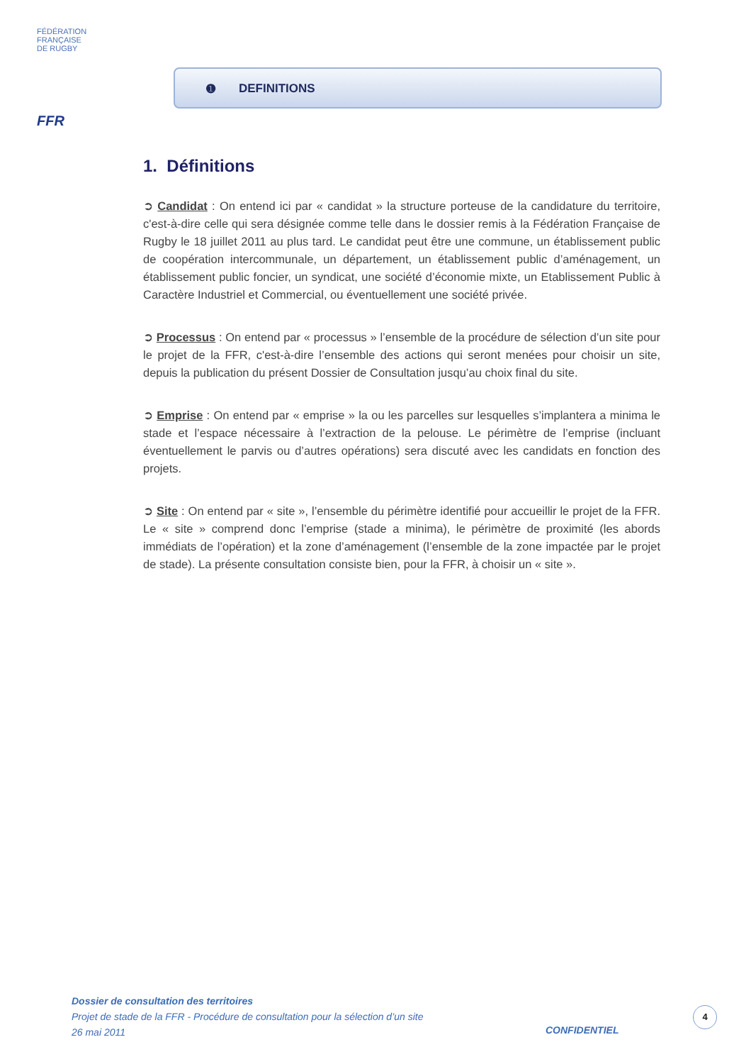FÉDÉRATION
FRANÇAISE
DE RUGBY
FFR
❶ DEFINITIONS
1. Définitions
➲ Candidat : On entend ici par « candidat » la structure porteuse de la candidature du territoire, c'est-à-dire celle qui sera désignée comme telle dans le dossier remis à la Fédération Française de Rugby le 18 juillet 2011 au plus tard. Le candidat peut être une commune, un établissement public de coopération intercommunale, un département, un établissement public d’aménagement, un établissement public foncier, un syndicat, une société d’économie mixte, un Etablissement Public à Caractère Industriel et Commercial, ou éventuellement une société privée.
➲ Processus : On entend par « processus » l’ensemble de la procédure de sélection d’un site pour le projet de la FFR, c'est-à-dire l’ensemble des actions qui seront menées pour choisir un site, depuis la publication du présent Dossier de Consultation jusqu’au choix final du site.
➲ Emprise : On entend par « emprise » la ou les parcelles sur lesquelles s’implantera a minima le stade et l’espace nécessaire à l’extraction de la pelouse. Le périmètre de l’emprise (incluant éventuellement le parvis ou d’autres opérations) sera discuté avec les candidats en fonction des projets.
➲ Site : On entend par « site », l’ensemble du périmètre identifié pour accueillir le projet de la FFR. Le « site » comprend donc l’emprise (stade a minima), le périmètre de proximité (les abords immédiats de l’opération) et la zone d’aménagement (l’ensemble de la zone impactée par le projet de stade). La présente consultation consiste bien, pour la FFR, à choisir un « site ».
Dossier de consultation des territoires
Projet de stade de la FFR - Procédure de consultation pour la sélection d’un site
26 mai 2011
CONFIDENTIEL
4